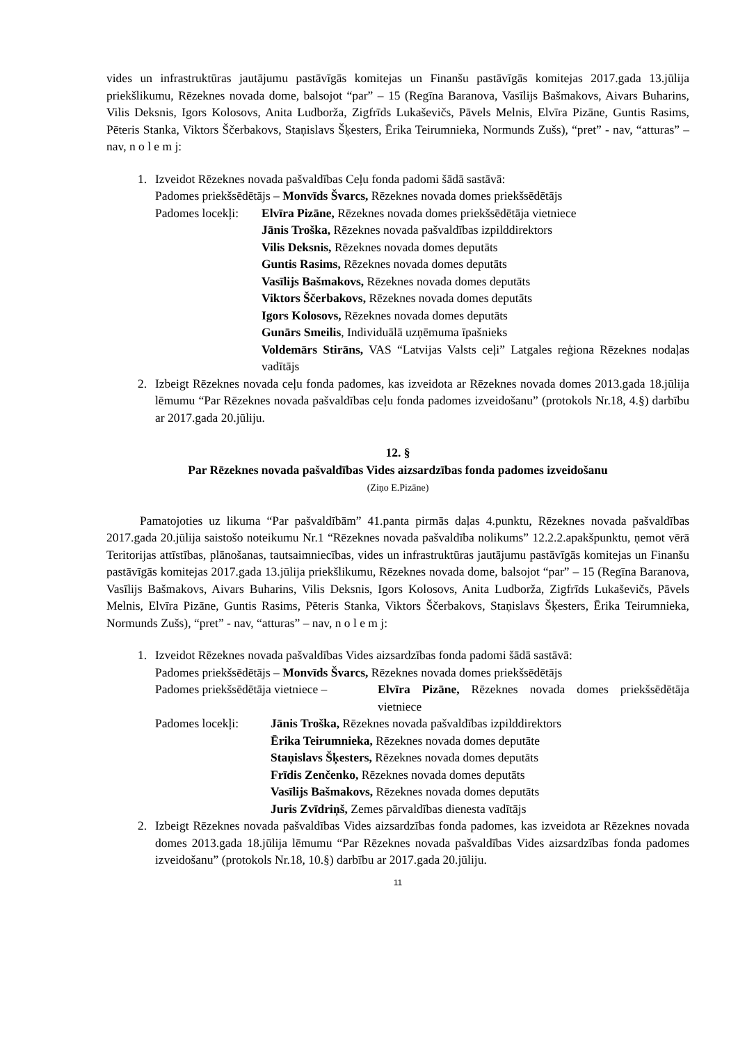vides un infrastruktūras jautājumu pastāvīgās komitejas un Finanšu pastāvīgās komitejas 2017.gada 13.jūlija priekšlikumu, Rēzeknes novada dome, balsojot “par” – 15 (Regīna Baranova, Vasīlijs Bašmakovs, Aivars Buharins, Vilis Deksnis, Igors Kolosovs, Anita Ludborža, Zigfrīds Lukaševičs, Pāvels Melnis, Elvīra Pizāne, Guntis Rasims, Pēteris Stanka, Viktors Ščerbakovs, Staņislavs Šķesters, Ērika Teirumnieka, Normunds Zušs), “pret” - nav, “atturas” – nav, n o l e m j:
1. Izveidot Rēzeknes novada pašvaldības Ceļu fonda padomi šādā sastāvā:
Padomes priekšsēdētājs – Monvīds Švarcs, Rēzeknes novada domes priekšsēdētājs
Padomes locekļi:
Elvīra Pizāne, Rēzeknes novada domes priekšsēdētāja vietniece
Jānis Troška, Rēzeknes novada pašvaldības izpilddirektors
Vilis Deksnis, Rēzeknes novada domes deputāts
Guntis Rasims, Rēzeknes novada domes deputāts
Vasīlijs Bašmakovs, Rēzeknes novada domes deputāts
Viktors Ščerbakovs, Rēzeknes novada domes deputāts
Igors Kolosovs, Rēzeknes novada domes deputāts
Gunārs Smeilis, Individuālā uzņēmuma īpašnieks
Voldemārs Stirāns, VAS “Latvijas Valsts ceļi” Latgales reģiona Rēzeknes nodaļas vadītājs
2. Izbeigt Rēzeknes novada ceļu fonda padomes, kas izveidota ar Rēzeknes novada domes 2013.gada 18.jūlija lēmumu “Par Rēzeknes novada pašvaldības ceļu fonda padomes izveidošanu” (protokols Nr.18, 4.§) darbību ar 2017.gada 20.jūliju.
12. §
Par Rēzeknes novada pašvaldības Vides aizsardzības fonda padomes izveidošanu
(Ziņo E.Pizāne)
Pamatojoties uz likuma “Par pašvaldībām” 41.panta pirmās daļas 4.punktu, Rēzeknes novada pašvaldības 2017.gada 20.jūlija saistošo noteikumu Nr.1 “Rēzeknes novada pašvaldība nolikums” 12.2.2.apakšpunktu, ņemot vērā Teritorijas attīstības, plānošanas, tautsaimniecības, vides un infrastruktūras jautājumu pastāvīgās komitejas un Finanšu pastāvīgās komitejas 2017.gada 13.jūlija priekšlikumu, Rēzeknes novada dome, balsojot “par” – 15 (Regīna Baranova, Vasīlijs Bašmakovs, Aivars Buharins, Vilis Deksnis, Igors Kolosovs, Anita Ludborža, Zigfrīds Lukaševičs, Pāvels Melnis, Elvīra Pizāne, Guntis Rasims, Pēteris Stanka, Viktors Ščerbakovs, Staņislavs Šķesters, Ērika Teirumnieka, Normunds Zušs), “pret” - nav, “atturas” – nav, n o l e m j:
1. Izveidot Rēzeknes novada pašvaldības Vides aizsardzības fonda padomi šādā sastāvā:
Padomes priekšsēdētājs – Monvīds Švarcs, Rēzeknes novada domes priekšsēdētājs
Padomes priekšsēdētāja vietniece –
Elvīra Pizāne, Rēzeknes novada domes priekšsēdētāja vietniece
Padomes locekļi:
Jānis Troška, Rēzeknes novada pašvaldības izpilddirektors
Ērika Teirumnieka, Rēzeknes novada domes deputāte
Staņislavs Šķesters, Rēzeknes novada domes deputāts
Frīdis Zenčenko, Rēzeknes novada domes deputāts
Vasīlijs Bašmakovs, Rēzeknes novada domes deputāts
Juris Zvīdriņš, Zemes pārvaldības dienesta vadītājs
2. Izbeigt Rēzeknes novada pašvaldības Vides aizsardzības fonda padomes, kas izveidota ar Rēzeknes novada domes 2013.gada 18.jūlija lēmumu “Par Rēzeknes novada pašvaldības Vides aizsardzības fonda padomes izveidošanu” (protokols Nr.18, 10.§) darbību ar 2017.gada 20.jūliju.
11